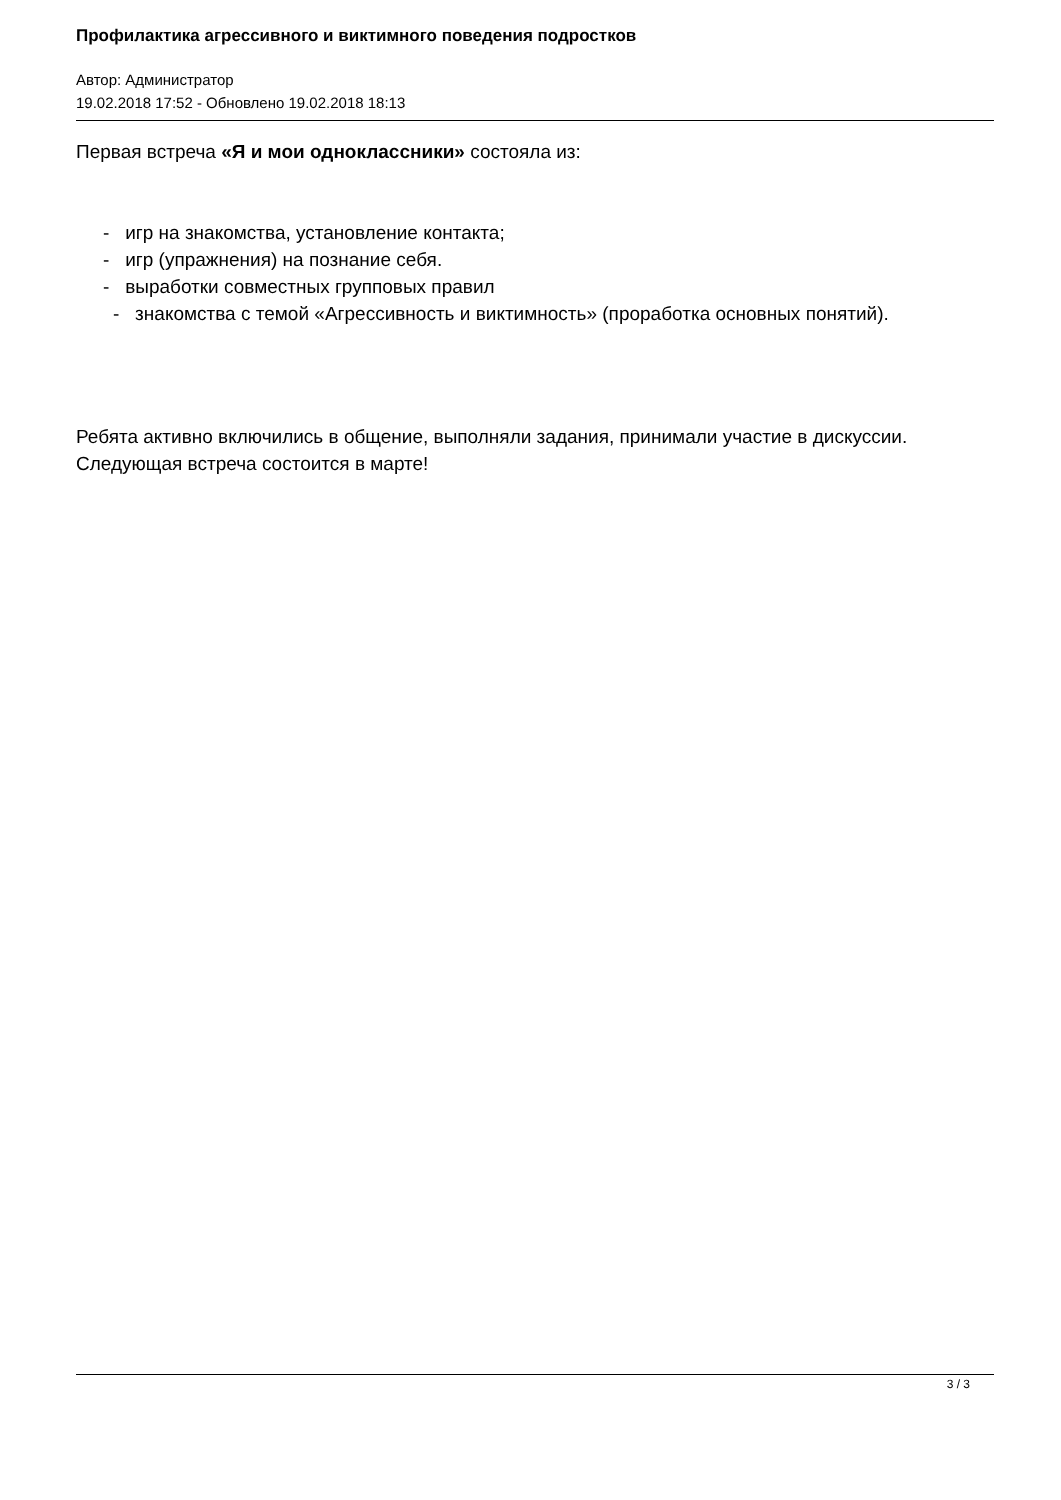Профилактика агрессивного и виктимного поведения подростков
Автор: Администратор
19.02.2018 17:52 - Обновлено 19.02.2018 18:13
Первая встреча «Я и мои одноклассники» состояла из:
- игр на знакомства, установление контакта;
- игр (упражнения) на познание себя.
- выработки совместных групповых правил
- знакомства с темой «Агрессивность и виктимность» (проработка основных понятий).
Ребята активно включились в общение, выполняли задания, принимали участие в дискуссии. Следующая встреча состоится в марте!
3 / 3